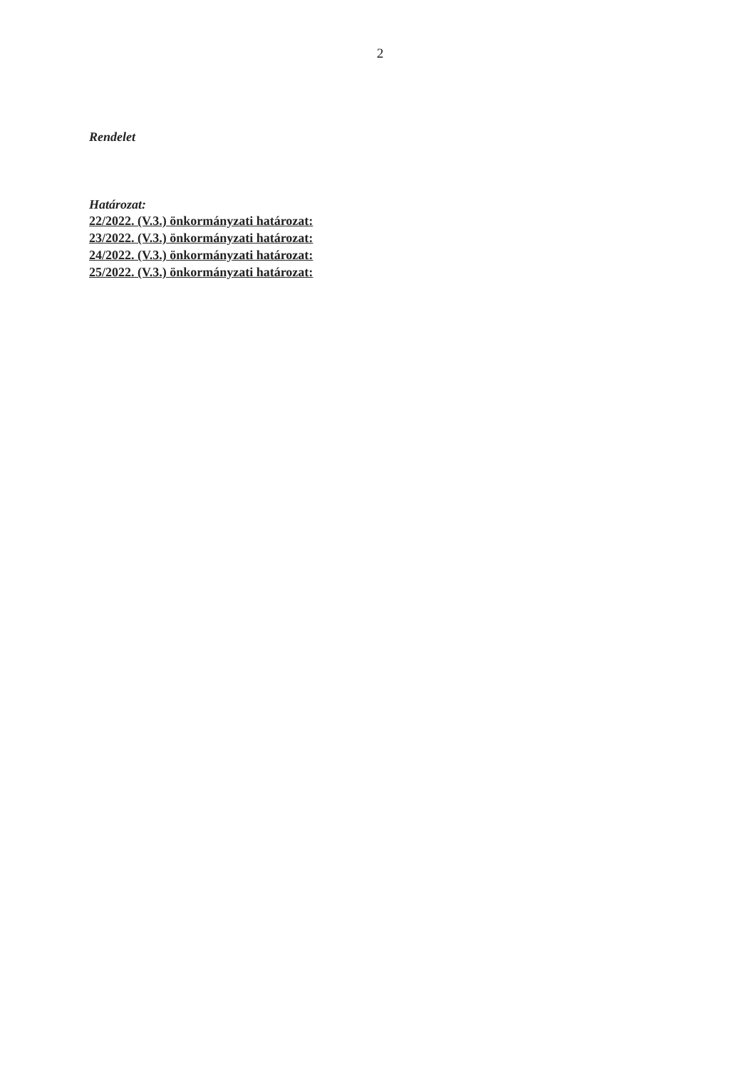2
Rendelet
Határozat:
22/2022. (V.3.) önkormányzati határozat:
23/2022. (V.3.) önkormányzati határozat:
24/2022. (V.3.) önkormányzati határozat:
25/2022. (V.3.) önkormányzati határozat: